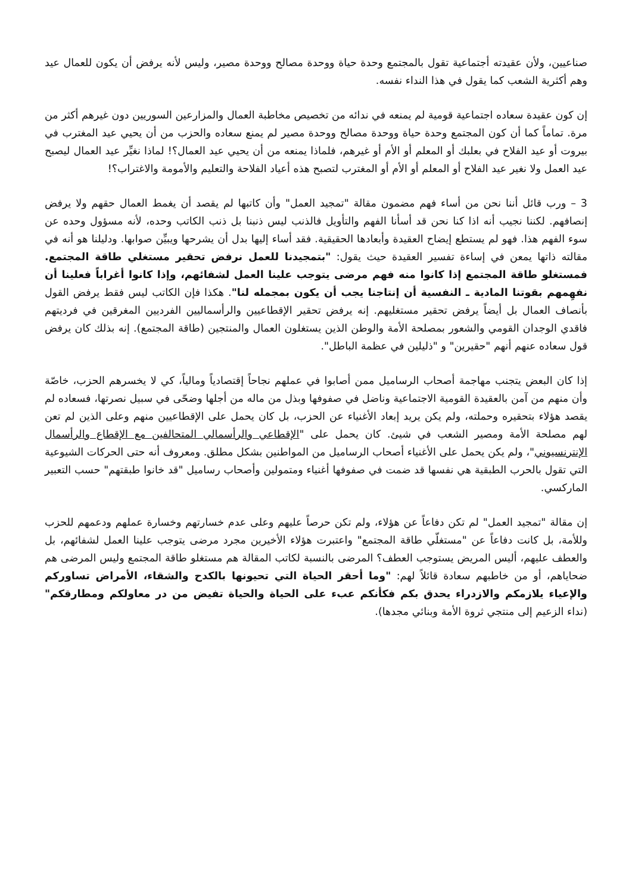صناعيين، ولأن عقيدته أجتماعية تقول بالمجتمع وحدة حياة ووحدة مصالح ووحدة مصير، وليس لأنه يرفض أن يكون للعمال عيد وهم أكثرية الشعب كما يقول في هذا النداء نفسه.
إن كون عقيدة سعاده اجتماعية قومية لم يمنعه في ندائه من تخصيص مخاطبة العمال والمزارعين السوريين دون غيرهم أكثر من مرة. تماماً كما أن كون المجتمع وحدة حياة ووحدة مصالح ووحدة مصير لم يمنع سعاده والحزب من أن يحيي عيد المغترب في بيروت أو عيد الفلاح في بعلبك أو المعلم أو الأم أو غيرهم، فلماذا يمنعه من أن يحيي عيد العمال؟! لماذا نغيِّر عيد العمال ليصبح عيد العمل ولا نغير عيد الفلاح أو المعلم أو الأم أو المغترب لتصبح هذه أعياد الفلاحة والتعليم والأمومة والاغتراب؟!
3 – ورب قائل أننا نحن من أساء فهم مضمون مقالة "تمجيد العمل" وأن كاتبها لم يقصد أن يغمط العمال حقهم ولا يرفض إنصافهم. لكننا نجيب أنه اذا كنا نحن قد أسأنا الفهم والتأويل فالذنب ليس ذنبنا بل ذنب الكاتب وحده، لأنه مسؤول وحده عن سوء الفهم هذا. فهو لم يستطع إيضاح العقيدة وأبعادها الحقيقية. فقد أساء إليها بدل أن يشرحها ويبيِّن صوابها. ودليلنا هو أنه في مقالته ذاتها يمعن في إساءة تفسير العقيدة حيث يقول: "بتمجيدنا للعمل نرفض تحقير مستغلي طاقة المجتمع. فمستغلو طاقة المجتمع إذا كانوا منه فهم مرضى يتوجب علينا العمل لشفائهم، وإذا كانوا أغراباً فعلينا أن نفهِمهم بقوتنا المادية ـ النفسية أن إنتاجنا يجب أن يكون بمجمله لنا". هكذا فإن الكاتب ليس فقط يرفض القول بأنصاف العمال بل أيضاً يرفض تحقير مستغليهم. إنه يرفض تحقير الإقطاعيين والرأسماليين الفرديين المغرقين في فرديتهم فاقدي الوجدان القومي والشعور بمصلحة الأمة والوطن الذين يستغلون العمال والمنتجين (طاقة المجتمع). إنه بذلك كان يرفض قول سعاده عنهم أنهم "حقيرين" و "ذليلين في عظمة الباطل".
إذا كان البعض يتجنب مهاجمة أصحاب الرساميل ممن أصابوا في عملهم نجاحاً إقتصادياً ومالياً، كي لا يخسرهم الحزب، خاصّة وأن منهم من آمن بالعقيدة القومية الاجتماعية وناضل في صفوفها وبذل من ماله من أجلها وضحّى في سبيل نصرتها، فسعاده لم يقصد هؤلاء بتحقيره وحملته، ولم يكن يريد إبعاد الأغنياء عن الحزب، بل كان يحمل على الإقطاعيين منهم وعلى الذين لم تعن لهم مصلحة الأمة ومصير الشعب في شيئ. كان يحمل على "الإقطاعي والرأسمالي المتحالفين مع الإقطاع والرأسمال الإنترنسيوني"، ولم يكن يحمل على الأغنياء أصحاب الرساميل من المواطنين بشكل مطلق. ومعروف أنه حتى الحركات الشيوعية التي تقول بالحرب الطبقية هي نفسها قد ضمت في صفوفها أغنياء ومتمولين وأصحاب رساميل "قد خانوا طبقتهم" حسب التعبير الماركسي.
إن مقالة "تمجيد العمل" لم تكن دفاعاً عن هؤلاء، ولم تكن حرصاً عليهم وعلى عدم خسارتهم وخسارة عملهم ودعمهم للحزب وللأمة، بل كانت دفاعاً عن "مستغلّي طاقة المجتمع" واعتبرت هؤلاء الأخيرين مجرد مرضى يتوجب علينا العمل لشفائهم، بل والعطف عليهم، أليس المريض يستوجب العطف؟ المرضى بالنسبة لكاتب المقالة هم مستغلو طاقة المجتمع وليس المرضى هم ضحاياهم، أو من خاطبهم سعادة قائلاً لهم: "وما أحقر الحياة التي تحيونها بالكدح والشقاء، الأمراض تساوركم والإعياء يلازمكم والازدراء يحدق بكم فكأنكم عبء على الحياة والحياة تفيض من در معاولكم ومطارقكم" (نداء الزعيم إلى منتجي ثروة الأمة وبنائي مجدها).